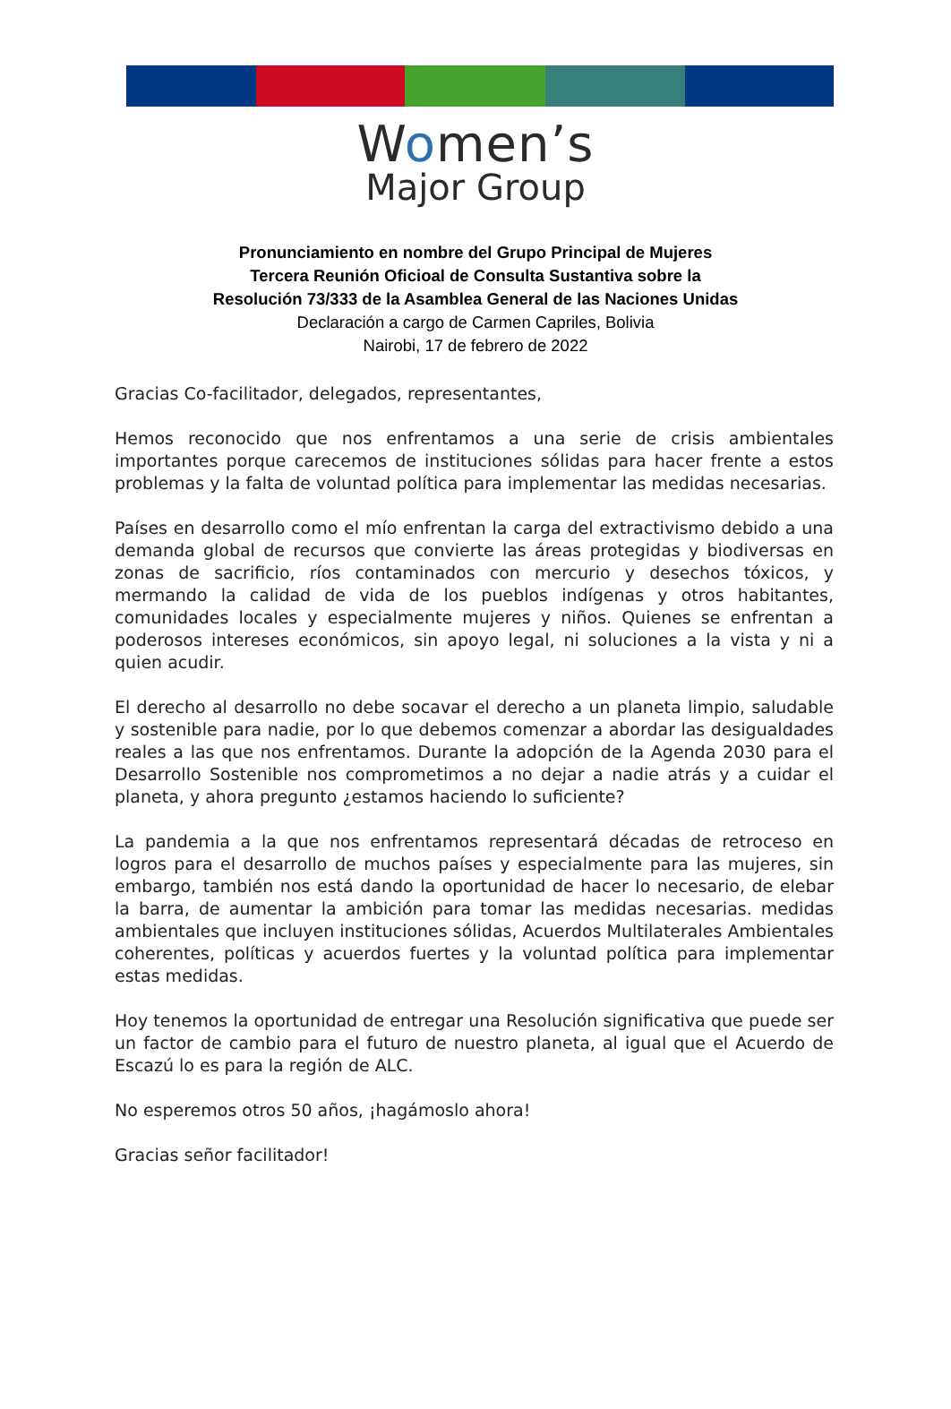Women’s
Major Group
Pronunciamiento en nombre del Grupo Principal de Mujeres
Tercera Reunión Oficioal de Consulta Sustantiva sobre la
Resolución 73/333 de la Asamblea General de las Naciones Unidas
Declaración a cargo de Carmen Capriles, Bolivia
Nairobi, 17 de febrero de 2022
Gracias Co-facilitador, delegados, representantes,
Hemos reconocido que nos enfrentamos a una serie de crisis ambientales importantes porque carecemos de instituciones sólidas para hacer frente a estos problemas y la falta de voluntad política para implementar las medidas necesarias.
Países en desarrollo como el mío enfrentan la carga del extractivismo debido a una demanda global de recursos que convierte las áreas protegidas y biodiversas en zonas de sacrificio, ríos contaminados con mercurio y desechos tóxicos, y mermando la calidad de vida de los pueblos indígenas y otros habitantes, comunidades locales y especialmente mujeres y niños. Quienes se enfrentan a poderosos intereses económicos, sin apoyo legal, ni soluciones a la vista y ni a quien acudir.
El derecho al desarrollo no debe socavar el derecho a un planeta limpio, saludable y sostenible para nadie, por lo que debemos comenzar a abordar las desigualdades reales a las que nos enfrentamos. Durante la adopción de la Agenda 2030 para el Desarrollo Sostenible nos comprometimos a no dejar a nadie atrás y a cuidar el planeta, y ahora pregunto ¿estamos haciendo lo suficiente?
La pandemia a la que nos enfrentamos representará décadas de retroceso en logros para el desarrollo de muchos países y especialmente para las mujeres, sin embargo, también nos está dando la oportunidad de hacer lo necesario, de elebar la barra, de aumentar la ambición para tomar las medidas necesarias. medidas ambientales que incluyen instituciones sólidas, Acuerdos Multilaterales Ambientales coherentes, políticas y acuerdos fuertes y la voluntad política para implementar estas medidas.
Hoy tenemos la oportunidad de entregar una Resolución significativa que puede ser un factor de cambio para el futuro de nuestro planeta, al igual que el Acuerdo de Escazú lo es para la región de ALC.
No esperemos otros 50 años, ¡hagámoslo ahora!
Gracias señor facilitador!